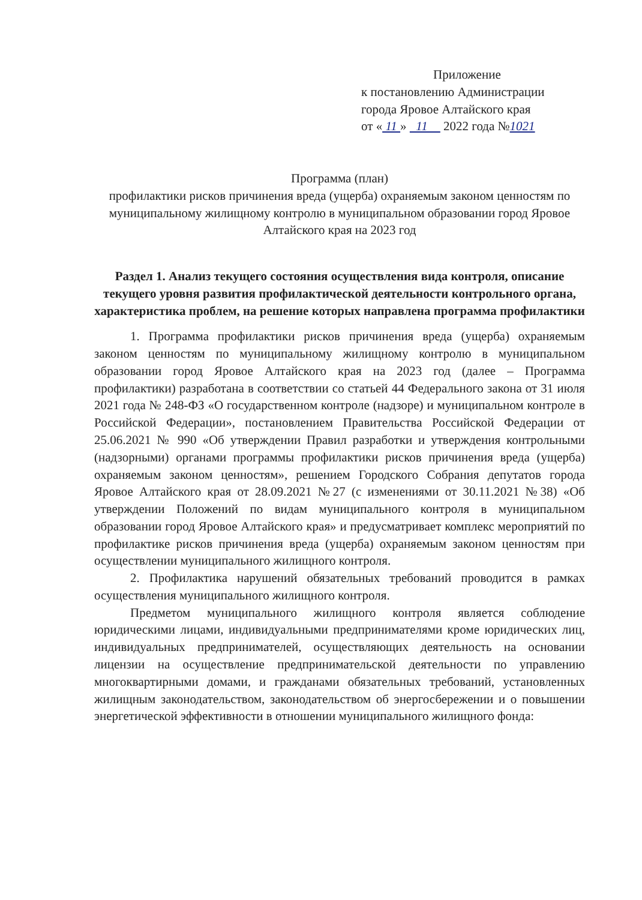Приложение
к постановлению Администрации
города Яровое Алтайского края
от « 11 » 11 2022 года №1021
Программа (план)
профилактики рисков причинения вреда (ущерба) охраняемым законом ценностям по муниципальному жилищному контролю в муниципальном образовании город Яровое Алтайского края на 2023 год
Раздел 1. Анализ текущего состояния осуществления вида контроля, описание текущего уровня развития профилактической деятельности контрольного органа, характеристика проблем, на решение которых направлена программа профилактики
1. Программа профилактики рисков причинения вреда (ущерба) охраняемым законом ценностям по муниципальному жилищному контролю в муниципальном образовании город Яровое Алтайского края на 2023 год (далее – Программа профилактики) разработана в соответствии со статьей 44 Федерального закона от 31 июля 2021 года № 248-ФЗ «О государственном контроле (надзоре) и муниципальном контроле в Российской Федерации», постановлением Правительства Российской Федерации от 25.06.2021 № 990 «Об утверждении Правил разработки и утверждения контрольными (надзорными) органами программы профилактики рисков причинения вреда (ущерба) охраняемым законом ценностям», решением Городского Собрания депутатов города Яровое Алтайского края от 28.09.2021 №27 (с изменениями от 30.11.2021 №38) «Об утверждении Положений по видам муниципального контроля в муниципальном образовании город Яровое Алтайского края» и предусматривает комплекс мероприятий по профилактике рисков причинения вреда (ущерба) охраняемым законом ценностям при осуществлении муниципального жилищного контроля.
2. Профилактика нарушений обязательных требований проводится в рамках осуществления муниципального жилищного контроля.
Предметом муниципального жилищного контроля является соблюдение юридическими лицами, индивидуальными предпринимателями кроме юридических лиц, индивидуальных предпринимателей, осуществляющих деятельность на основании лицензии на осуществление предпринимательской деятельности по управлению многоквартирными домами, и гражданами обязательных требований, установленных жилищным законодательством, законодательством об энергосбережении и о повышении энергетической эффективности в отношении муниципального жилищного фонда: